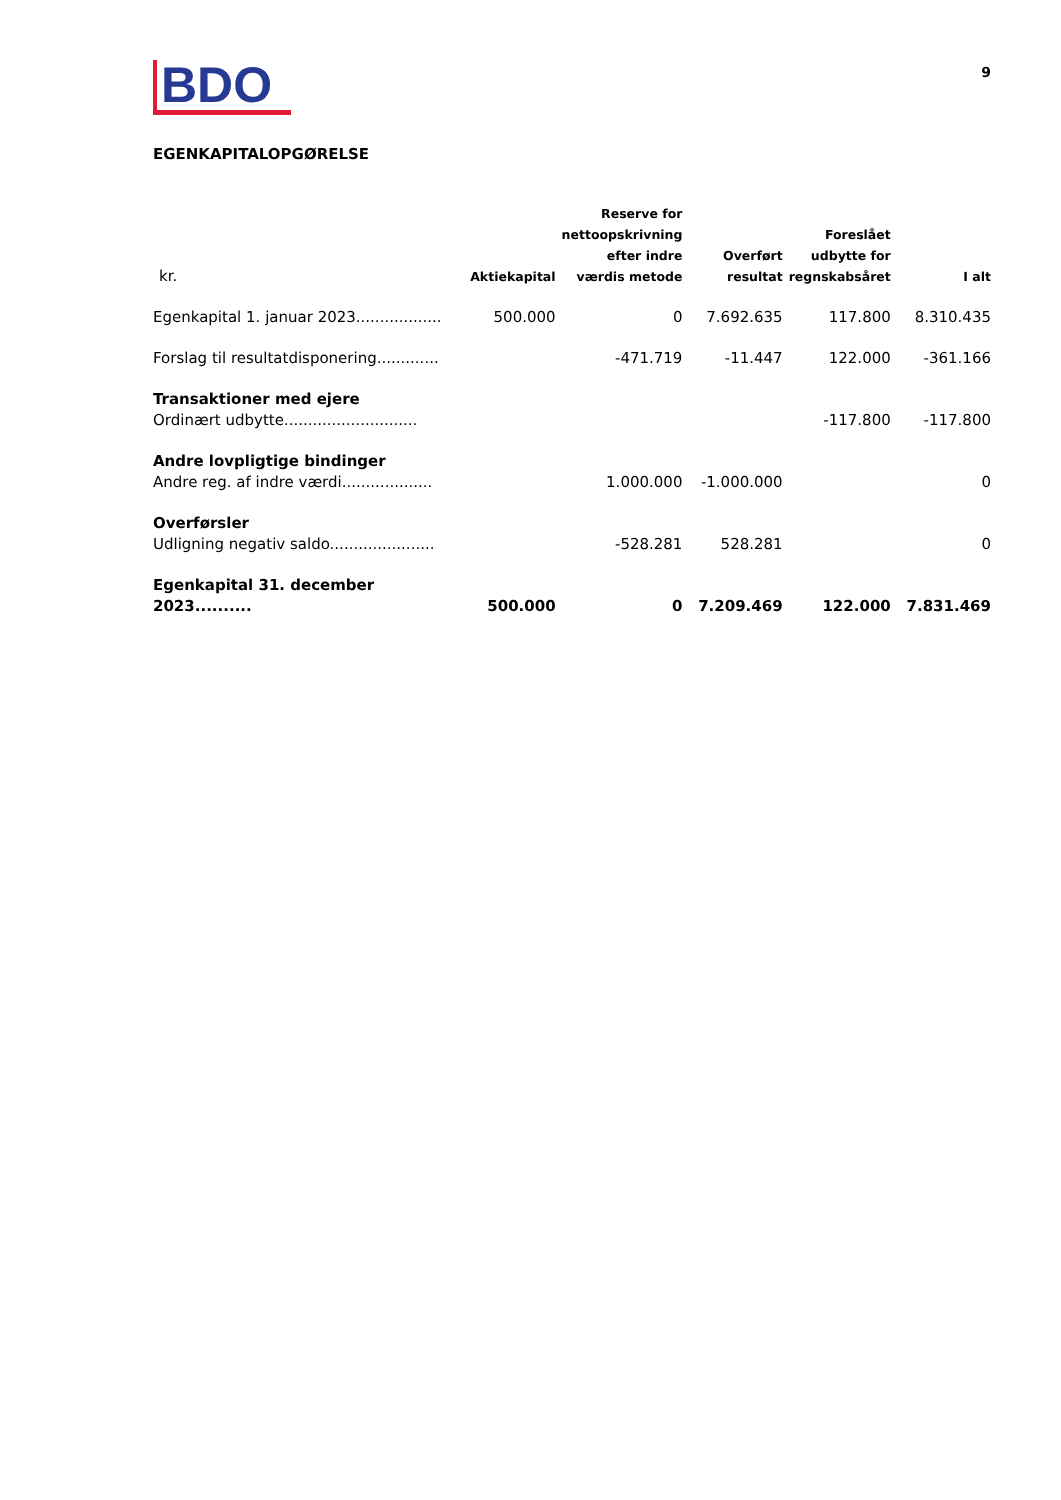BDO
9
EGENKAPITALOPGØRELSE
| kr. | Aktiekapital | Reserve for nettoopskrivning efter indre værdis metode | Overført resultat | Foreslået udbytte for regnskabsåret | I alt |
| --- | --- | --- | --- | --- | --- |
| Egenkapital 1. januar 2023.................. | 500.000 | 0 | 7.692.635 | 117.800 | 8.310.435 |
| Forslag til resultatdisponering............. | | -471.719 | -11.447 | 122.000 | -361.166 |
| Transaktioner med ejere | | | | | |
| Ordinært udbytte............................ | | | | -117.800 | -117.800 |
| Andre lovpligtige bindinger | | | | | |
| Andre reg. af indre værdi................... | | 1.000.000 | -1.000.000 | | 0 |
| Overførsler | | | | | |
| Udligning negativ saldo...................... | | -528.281 | 528.281 | | 0 |
| Egenkapital 31. december 2023.......... | 500.000 | 0 | 7.209.469 | 122.000 | 7.831.469 |